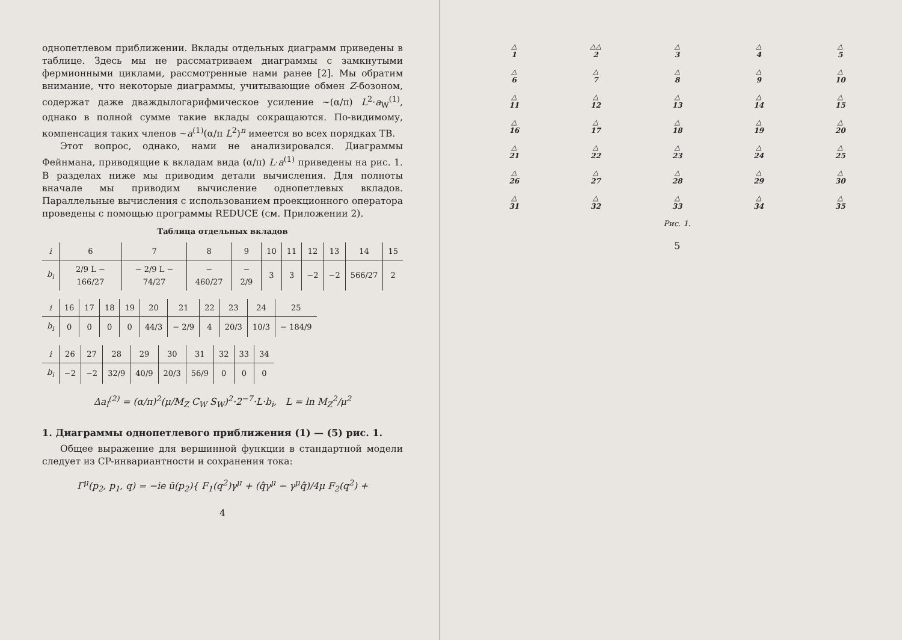однопетлевом приближении. Вклады отдельных диаграмм приведены в таблице. Здесь мы не рассматриваем диаграммы с замкнутыми фермионными циклами, рассмотренные нами ранее [2]. Мы обратим внимание, что некоторые диаграммы, учитывающие обмен Z-бозоном, содержат даже дважды­логарифмическое усиление ~(α/π) L<sup>2</sup>·a<sub>W</sub><sup>(1)</sup>, однако в полной сумме такие вклады сокращаются. По-видимому, компенсация таких членов ~a<sup>(1)</sup>(α/π L<sup>2</sup>)<sup>n</sup> имеется во всех порядках ТВ.
Этот вопрос, однако, нами не анализировался. Диаграммы Фейнмана, приводящие к вкладам вида (α/π) L·a<sup>(1)</sup> приведены на рис. 1. В разделах ниже мы приводим детали вычисления. Для полноты вначале мы приводим вычисление однопетлевых вкладов. Параллельные вычисления с использованием проекционного оператора проведены с помощью программы REDUCE (см. Приложении 2).
Таблица отдельных вкладов
| i | 6 | 7 | 8 | 9 | 10 | 11 | 12 | 13 | 14 | 15 |
| --- | --- | --- | --- | --- | --- | --- | --- | --- | --- | --- |
| b<sub>i</sub> | 2/9 L − 166/27 | − 2/9 L − 74/27 | − 460/27 | − 2/9 | 3 | 3 | −2 | −2 | 566/27 | 2 |
| i | 16 | 17 | 18 | 19 | 20 | 21 | 22 | 23 | 24 | 25 |
| --- | --- | --- | --- | --- | --- | --- | --- | --- | --- | --- |
| b<sub>i</sub> | 0 | 0 | 0 | 0 | 44/3 | − 2/9 | 4 | 20/3 | 10/3 | − 184/9 |
| i | 26 | 27 | 28 | 29 | 30 | 31 | 32 | 33 | 34 |
| --- | --- | --- | --- | --- | --- | --- | --- | --- | --- |
| b<sub>i</sub> | −2 | −2 | 32/9 | 40/9 | 20/3 | 56/9 | 0 | 0 | 0 |
Δa<sub>l</sub><sup>(2)</sup> = (α/π)<sup>2</sup>(μ/M<sub>Z</sub> C<sub>W</sub> S<sub>W</sub>)<sup>2</sup>·2<sup>−7</sup>·L·b<sub>i</sub>, L = ln M<sub>Z</sub><sup>2</sup>/μ<sup>2</sup>
1. Диаграммы однопетлевого приближения (1) — (5) рис. 1.
Общее выражение для вершинной функции в стандартной модели следует из CP-инвариантности и сохранения тока:
Γ<sup>μ</sup>(p<sub>2</sub>, p<sub>1</sub>, q) = −ie ū(p<sub>2</sub>){ F<sub>1</sub>(q<sup>2</sup>)γ<sup>μ</sup> + (q̂γ<sup>μ</sup> − γ<sup>μ</sup>q̂)/4μ F<sub>2</sub>(q<sup>2</sup>) +
4
△
1
△△
2
△
3
△
4
△
5
△
6
△
7
△
8
△
9
△
10
△
11
△
12
△
13
△
14
△
15
△
16
△
17
△
18
△
19
△
20
△
21
△
22
△
23
△
24
△
25
△
26
△
27
△
28
△
29
△
30
△
31
△
32
△
33
△
34
△
35
Рис. 1.
5